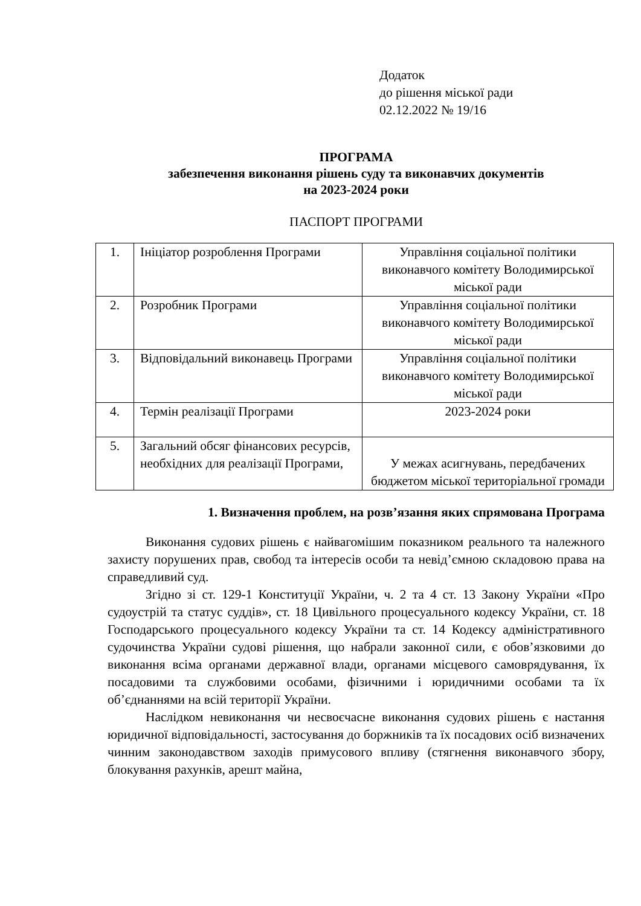Додаток
до рішення міської ради
02.12.2022 № 19/16
ПРОГРАМА
забезпечення виконання рішень суду та виконавчих документів
на 2023-2024 роки
ПАСПОРТ ПРОГРАМИ
| 1. | Ініціатор розроблення Програми | Управління соціальної політики виконавчого комітету Володимирської міської ради |
| 2. | Розробник Програми | Управління соціальної політики виконавчого комітету Володимирської міської ради |
| 3. | Відповідальний виконавець Програми | Управління соціальної політики виконавчого комітету Володимирської міської ради |
| 4. | Термін реалізації Програми | 2023-2024 роки |
| 5. | Загальний обсяг фінансових ресурсів, необхідних для реалізації Програми, | У межах асигнувань, передбачених бюджетом міської територіальної громади |
1. Визначення проблем, на розв’язання яких спрямована Програма
Виконання судових рішень є найвагомішим показником реального та належного захисту порушених прав, свобод та інтересів особи та невід’ємною складовою права на справедливий суд.
Згідно зі ст. 129-1 Конституції України, ч. 2 та 4 ст. 13 Закону України «Про судоустрій та статус суддів», ст. 18 Цивільного процесуального кодексу України, ст. 18 Господарського процесуального кодексу України та ст. 14 Кодексу адміністративного судочинства України судові рішення, що набрали законної сили, є обов’язковими до виконання всіма органами державної влади, органами місцевого самоврядування, їх посадовими та службовими особами, фізичними і юридичними особами та їх об’єднаннями на всій території України.
Наслідком невиконання чи несвоєчасне виконання судових рішень є настання юридичної відповідальності, застосування до боржників та їх посадових осіб визначених чинним законодавством заходів примусового впливу (стягнення виконавчого збору, блокування рахунків, арешт майна,